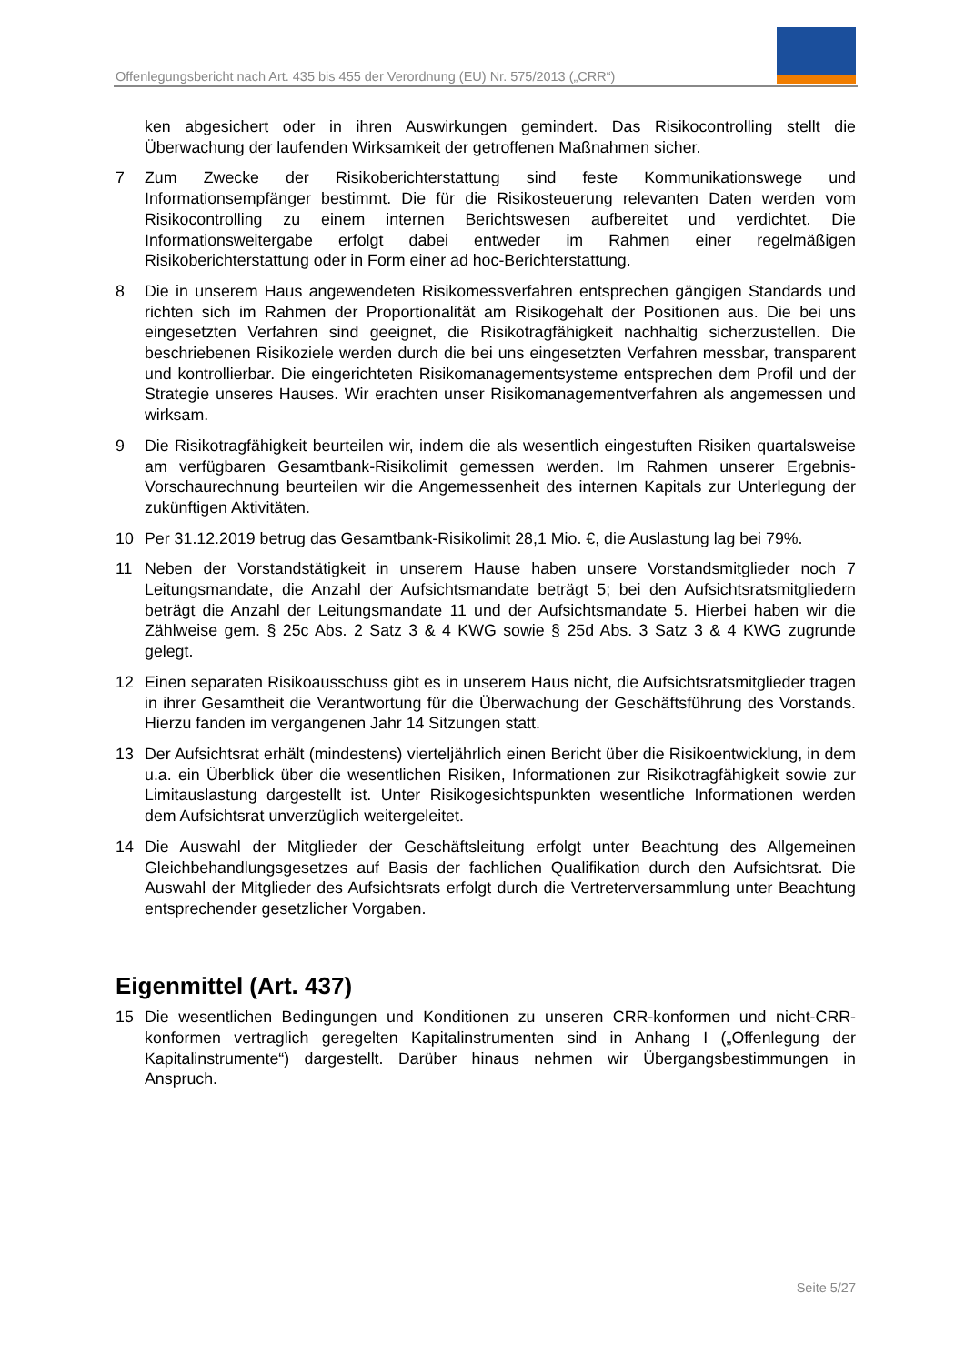Offenlegungsbericht nach Art. 435 bis 455 der Verordnung (EU) Nr. 575/2013 („CRR“)
ken abgesichert oder in ihren Auswirkungen gemindert. Das Risikocontrolling stellt die Überwachung der laufenden Wirksamkeit der getroffenen Maßnahmen sicher.
7 Zum Zwecke der Risikoberichterstattung sind feste Kommunikationswege und Informationsempfänger bestimmt. Die für die Risikosteuerung relevanten Daten werden vom Risikocontrolling zu einem internen Berichtswesen aufbereitet und verdichtet. Die Informationsweitergabe erfolgt dabei entweder im Rahmen einer regelmäßigen Risikoberichterstattung oder in Form einer ad hoc-Berichterstattung.
8 Die in unserem Haus angewendeten Risikomessverfahren entsprechen gängigen Standards und richten sich im Rahmen der Proportionalität am Risikogehalt der Positionen aus. Die bei uns eingesetzten Verfahren sind geeignet, die Risikotragfähigkeit nachhaltig sicherzustellen. Die beschriebenen Risikoziele werden durch die bei uns eingesetzten Verfahren messbar, transparent und kontrollierbar. Die eingerichteten Risikomanagementsysteme entsprechen dem Profil und der Strategie unseres Hauses. Wir erachten unser Risikomanagementverfahren als angemessen und wirksam.
9 Die Risikotragfähigkeit beurteilen wir, indem die als wesentlich eingestuften Risiken quartalsweise am verfügbaren Gesamtbank-Risikolimit gemessen werden. Im Rahmen unserer Ergebnis-Vorschaurechnung beurteilen wir die Angemessenheit des internen Kapitals zur Unterlegung der zukünftigen Aktivitäten.
10 Per 31.12.2019 betrug das Gesamtbank-Risikolimit 28,1 Mio. €, die Auslastung lag bei 79%.
11 Neben der Vorstandstätigkeit in unserem Hause haben unsere Vorstandsmitglieder noch 7 Leitungsmandate, die Anzahl der Aufsichtsmandate beträgt 5; bei den Aufsichtsratsmitgliedern beträgt die Anzahl der Leitungsmandate 11 und der Aufsichtsmandate 5. Hierbei haben wir die Zählweise gem. § 25c Abs. 2 Satz 3 & 4 KWG sowie § 25d Abs. 3 Satz 3 & 4 KWG zugrunde gelegt.
12 Einen separaten Risikoausschuss gibt es in unserem Haus nicht, die Aufsichtsratsmitglieder tragen in ihrer Gesamtheit die Verantwortung für die Überwachung der Geschäftsführung des Vorstands. Hierzu fanden im vergangenen Jahr 14 Sitzungen statt.
13 Der Aufsichtsrat erhält (mindestens) vierteljährlich einen Bericht über die Risikoentwicklung, in dem u.a. ein Überblick über die wesentlichen Risiken, Informationen zur Risikotragfähigkeit sowie zur Limitauslastung dargestellt ist. Unter Risikogesichtspunkten wesentliche Informationen werden dem Aufsichtsrat unverzüglich weitergeleitet.
14 Die Auswahl der Mitglieder der Geschäftsleitung erfolgt unter Beachtung des Allgemeinen Gleichbehandlungsgesetzes auf Basis der fachlichen Qualifikation durch den Aufsichtsrat. Die Auswahl der Mitglieder des Aufsichtsrats erfolgt durch die Vertreterversammlung unter Beachtung entsprechender gesetzlicher Vorgaben.
Eigenmittel (Art. 437)
15 Die wesentlichen Bedingungen und Konditionen zu unseren CRR-konformen und nicht-CRR-konformen vertraglich geregelten Kapitalinstrumenten sind in Anhang I („Offenlegung der Kapitalinstrumente“) dargestellt. Darüber hinaus nehmen wir Übergangsbestimmungen in Anspruch.
Seite 5/27